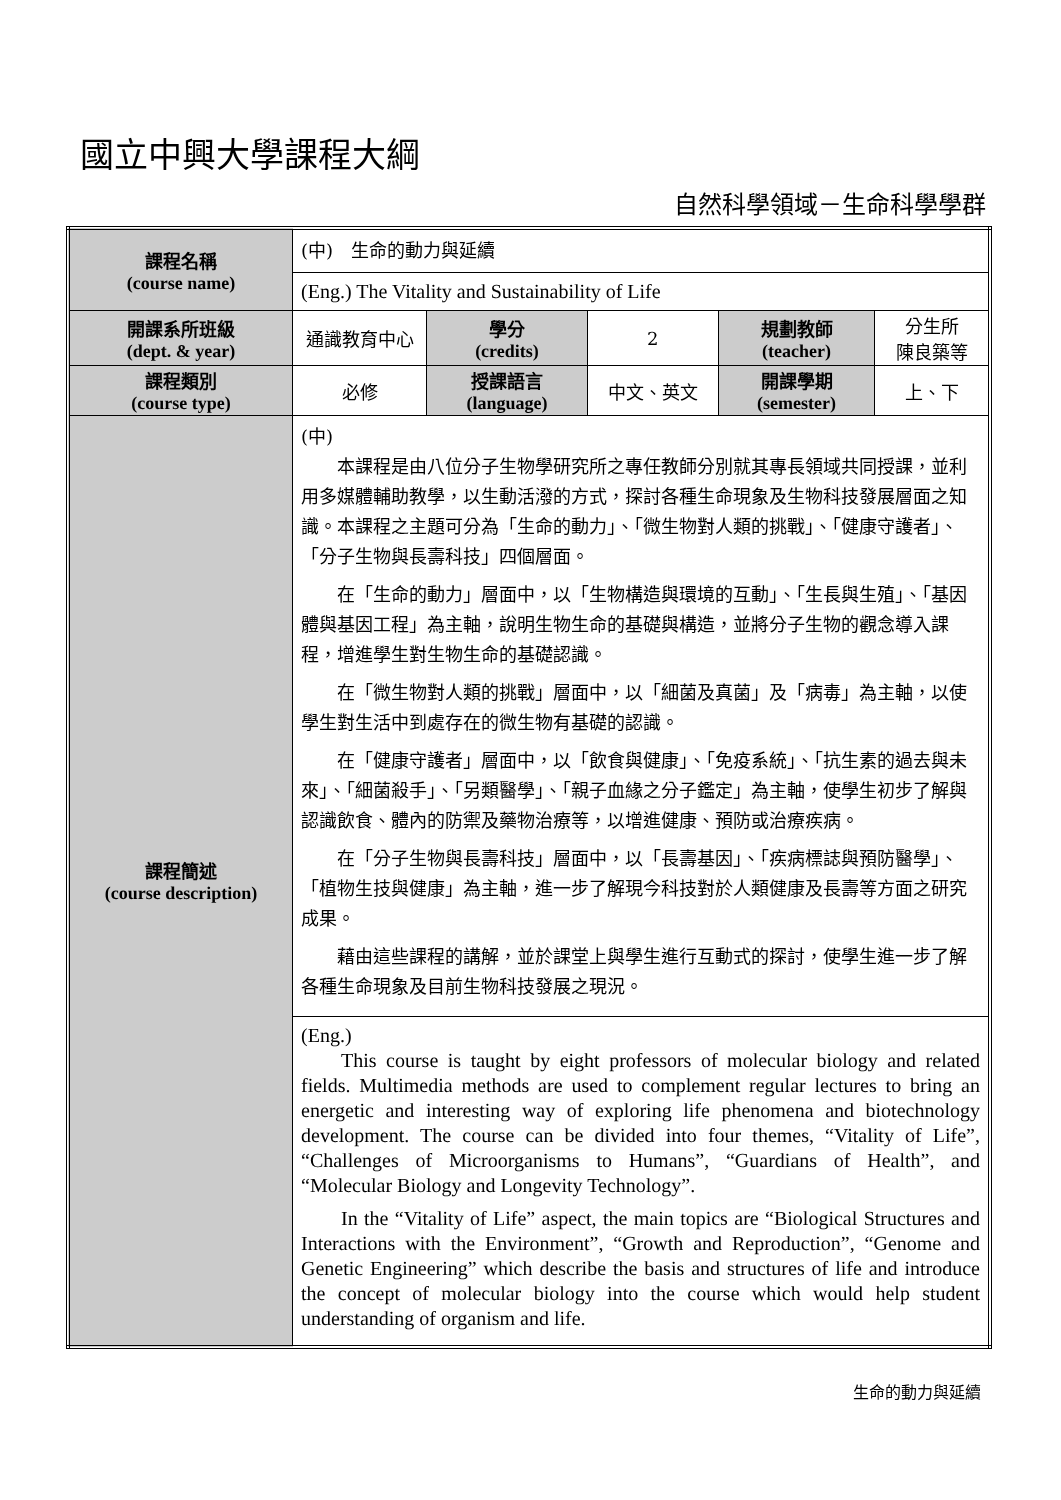國立中興大學課程大綱
自然科學領域－生命科學學群
| 課程名稱 (course name) | (中) 生命的動力與延續 | | | | |
| | (Eng.) The Vitality and Sustainability of Life | | | | |
| 開課系所班級 (dept. & year) | 通識教育中心 | 學分 (credits) | 2 | 規劃教師 (teacher) | 分生所 陳良築等 |
| 課程類別 (course type) | 必修 | 授課語言 (language) | 中文、英文 | 開課學期 (semester) | 上、下 |
| 課程簡述 (course description) | (中) 本課程是由八位分子生物學研究所之專任教師分別就其專長領域共同授課，並利用多媒體輔助教學，以生動活潑的方式，探討各種生命現象及生物科技發展層面之知識。本課程之主題可分為「生命的動力」、「微生物對人類的挑戰」、「健康守護者」、「分子生物與長壽科技」四個層面。 在「生命的動力」層面中，以「生物構造與環境的互動」、「生長與生殖」、「基因體與基因工程」為主軸，說明生物生命的基礎與構造，並將分子生物的觀念導入課程，增進學生對生物生命的基礎認識。 在「微生物對人類的挑戰」層面中，以「細菌及真菌」及「病毒」為主軸，以使學生對生活中到處存在的微生物有基礎的認識。 在「健康守護者」層面中，以「飲食與健康」、「免疫系統」、「抗生素的過去與未來」、「細菌殺手」、「另類醫學」、「親子血緣之分子鑑定」為主軸，使學生初步了解與認識飲食、體內的防禦及藥物治療等，以增進健康、預防或治療疾病。 在「分子生物與長壽科技」層面中，以「長壽基因」、「疾病標誌與預防醫學」、「植物生技與健康」為主軸，進一步了解現今科技對於人類健康及長壽等方面之研究成果。 藉由這些課程的講解，並於課堂上與學生進行互動式的探討，使學生進一步了解各種生命現象及目前生物科技發展之現況。 | | | | |
| | (Eng.) This course is taught by eight professors of molecular biology and related fields. Multimedia methods are used to complement regular lectures to bring an energetic and interesting way of exploring life phenomena and biotechnology development. The course can be divided into four themes, “Vitality of Life”, “Challenges of Microorganisms to Humans”, “Guardians of Health”, and “Molecular Biology and Longevity Technology”. In the “Vitality of Life” aspect, the main topics are “Biological Structures and Interactions with the Environment”, “Growth and Reproduction”, “Genome and Genetic Engineering” which describe the basis and structures of life and introduce the concept of molecular biology into the course which would help student understanding of organism and life. | | | | |
生命的動力與延續